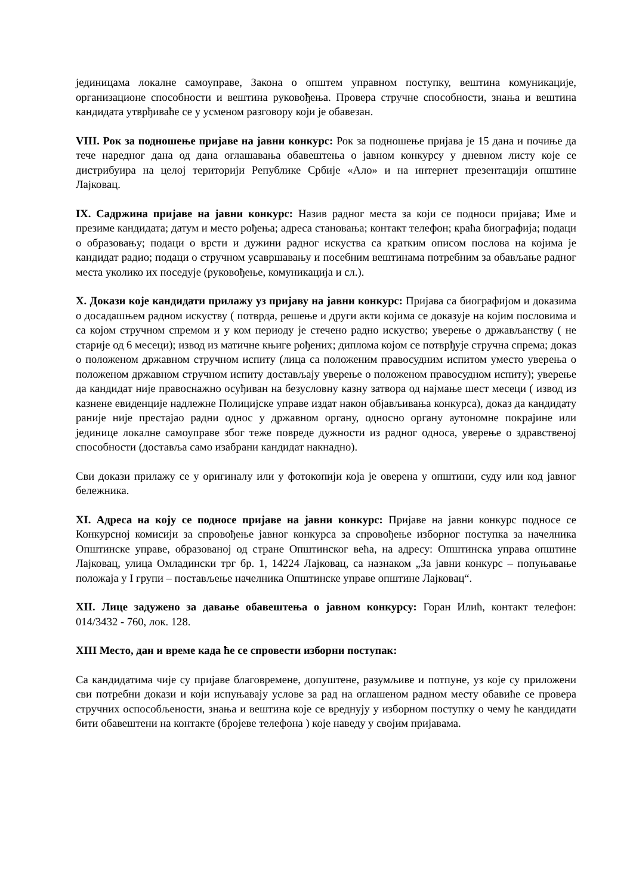јединицама локалне самоуправе, Закона о општем управном поступку, вештина комуникације, организационе способности и вештина руковођења. Провера стручне способности, знања и вештина кандидата утврђиваће се у усменом разговору који је обавезан.
VIII. Рок за подношење пријаве на јавни конкурс: Рок за подношење пријава је 15 дана и почиње да тече наредног дана од дана оглашавања обавештења о јавном конкурсу у дневном листу које се дистрибуира на целој територији Републике Србије «Ало» и на интернет презентацији општине Лајковац.
IX. Садржина пријаве на јавни конкурс: Назив радног места за који се подноси пријава; Име и презиме кандидата; датум и место рођења; адреса становања; контакт телефон; краћа биографија; подаци о образовању; подаци о врсти и дужини радног искуства са кратким описом послова на којима је кандидат радио; подаци о стручном усавршавању и посебним вештинама потребним за обављање радног места уколико их поседује (руковођење, комуникација и сл.).
X. Докази које кандидати прилажу уз пријаву на јавни конкурс: Пријава са биографијом и доказима о досадашњем радном искуству ( потврда, решење и други акти којима се доказује на којим пословима и са којом стручном спремом и у ком периоду је стечено радно искуство; уверење о држављанству ( не старије од 6 месеци); извод из матичне књиге рођених; диплома којом се потврђује стручна спрема; доказ о положеном државном стручном испиту (лица са положеним правосудним испитом уместо уверења о положеном државном стручном испиту достављају уверење о положеном правосудном испиту); уверење да кандидат није правоснажно осуђиван на безусловну казну затвора од најмање шест месеци ( извод из казнене евиденције надлежне Полицијске управе издат након објављивања конкурса), доказ да кандидату раније није престајао радни однос у државном органу, односно органу аутономне покрајине или јединице локалне самоуправе због теже повреде дужности из радног односа, уверење о здравственој способности (доставља само изабрани кандидат накнадно).
Сви докази прилажу се у оригиналу или у фотокопији која је оверена у општини, суду или код јавног бележника.
XI. Адреса на коју се подносе пријаве на јавни конкурс: Пријаве на јавни конкурс подносе се Конкурсној комисији за спровођење јавног конкурса за спровођење изборног поступка за начелника Општинске управе, образованој од стране Општинског већа, на адресу: Општинска управа општине Лајковац, улица Омладински трг бр. 1, 14224 Лајковац, са назнаком „За јавни конкурс – попуњавање положаја у I групи – постављење начелника Општинске управе општине Лајковац“.
XII. Лице задужено за давање обавештења о јавном конкурсу: Горан Илић, контакт телефон: 014/3432 - 760, лок. 128.
XIII Место, дан и време када ће се спровести изборни поступак:
Са кандидатима чије су пријаве благовремене, допуштене, разумљиве и потпуне, уз које су приложени сви потребни докази и који испуњавају услове за рад на оглашеном радном месту обавиће се провера стручних оспособљености, знања и вештина које се вреднују у изборном поступку о чему ће кандидати бити обавештени на контакте (бројеве телефона ) које наведу у својим пријавама.